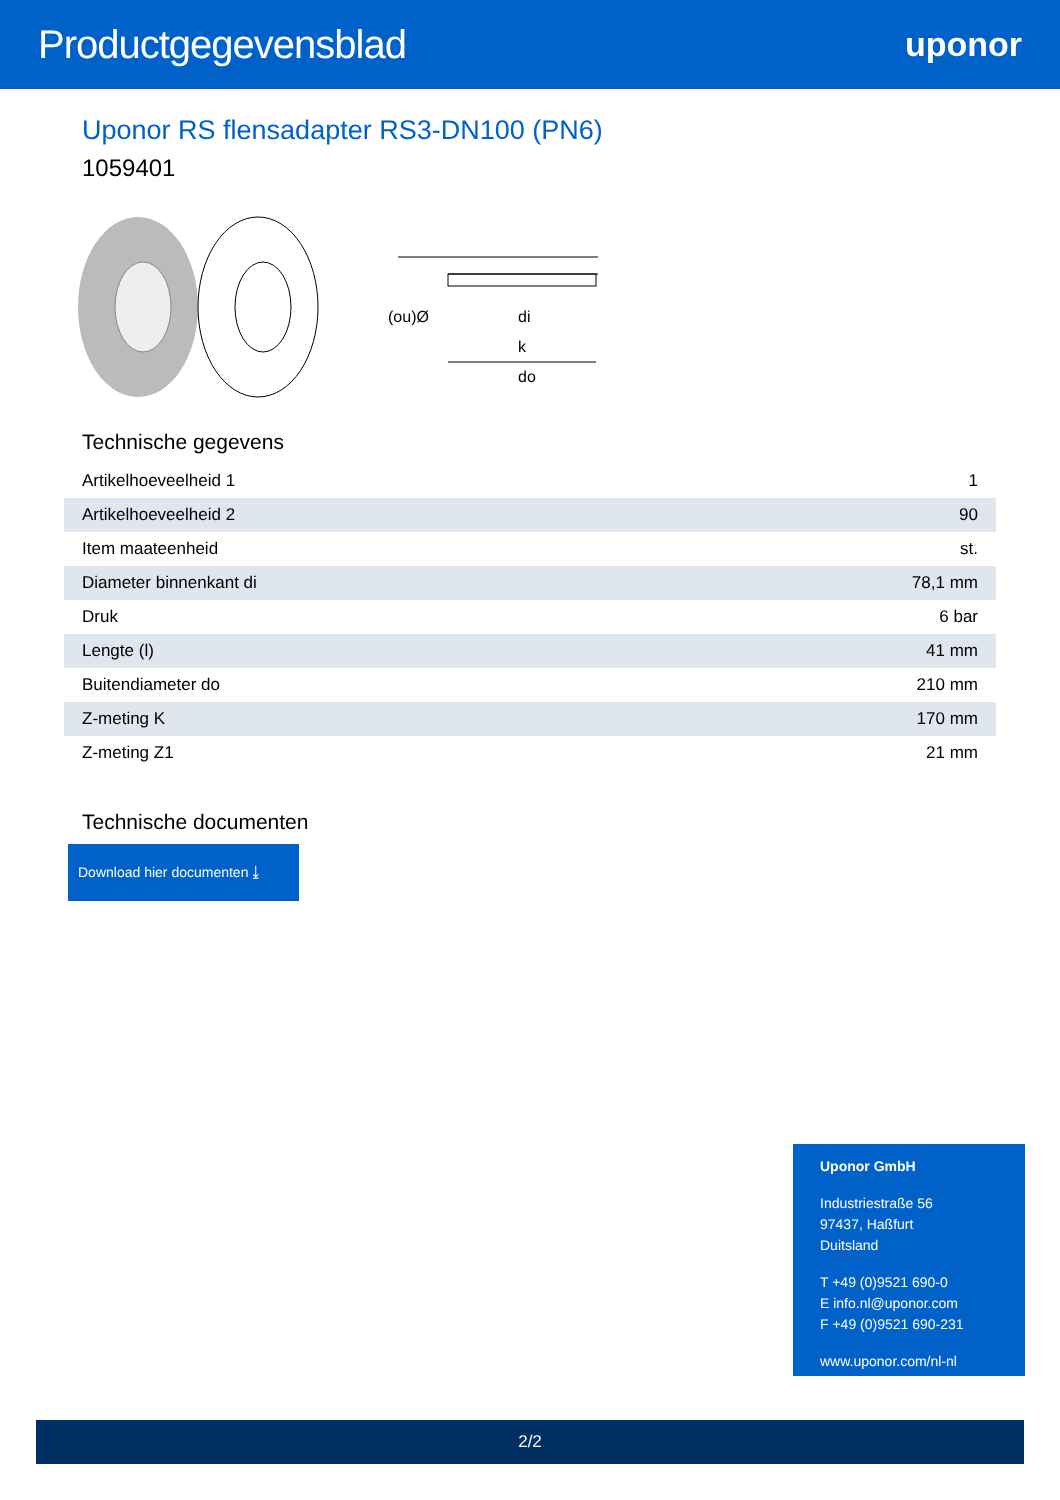Productgegevensblad
uponor
Uponor RS flensadapter RS3-DN100 (PN6)
1059401
(ou)Ø
di
k
do
Technische gegevens
| Artikelhoeveelheid 1 | 1 |
| Artikelhoeveelheid 2 | 90 |
| Item maateenheid | st. |
| Diameter binnenkant di | 78,1 mm |
| Druk | 6 bar |
| Lengte (l) | 41 mm |
| Buitendiameter do | 210 mm |
| Z-meting K | 170 mm |
| Z-meting Z1 | 21 mm |
Technische documenten
Download hier documenten ⤓
Uponor GmbH
Industriestraße 56
97437, Haßfurt
Duitsland
T +49 (0)9521 690-0
E info.nl@uponor.com
F +49 (0)9521 690-231
www.uponor.com/nl-nl
2/2